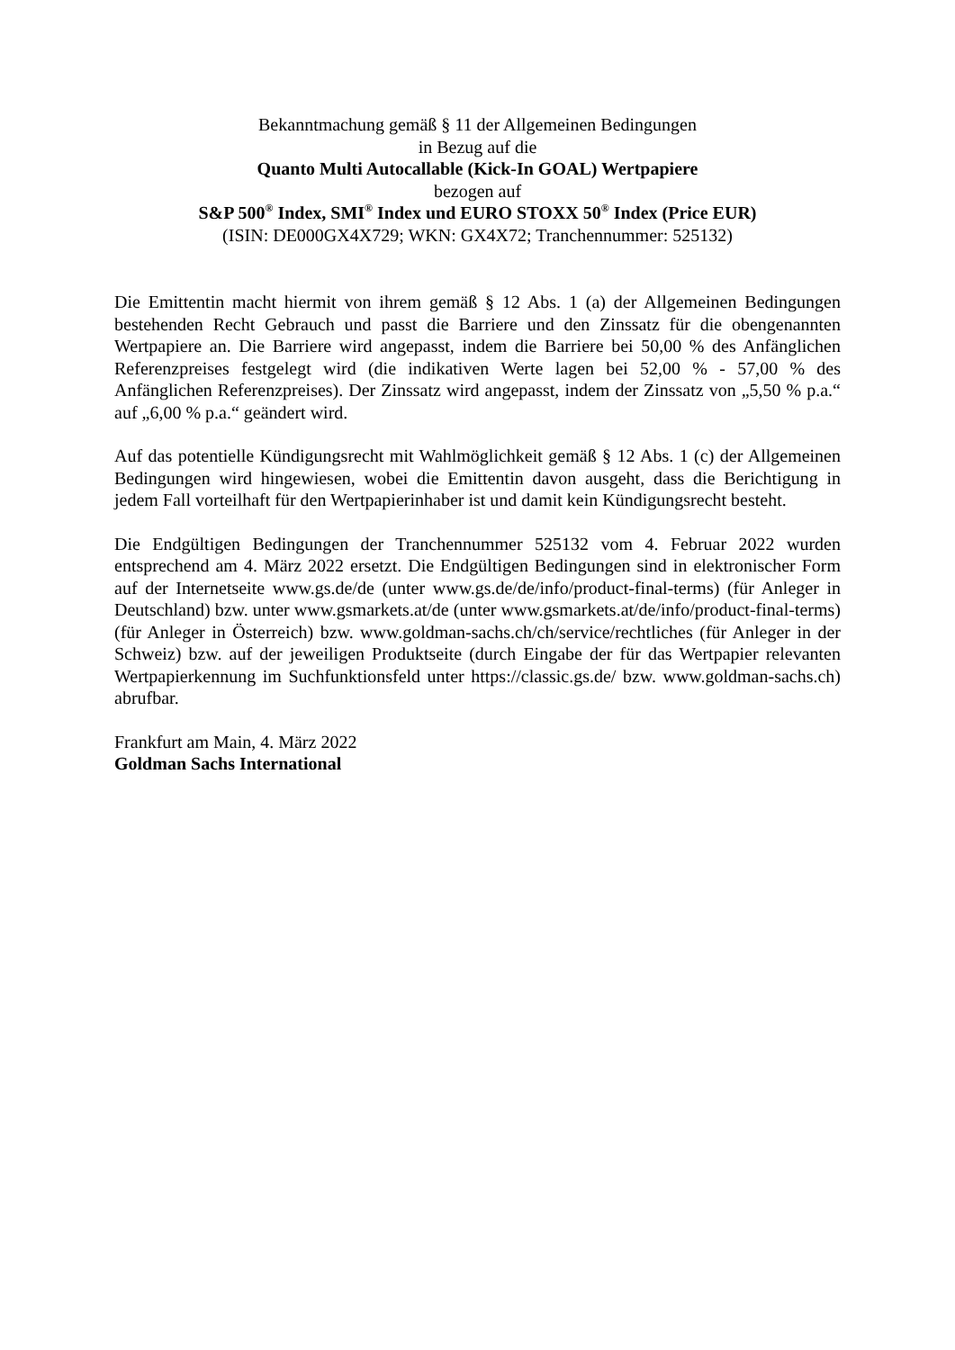Bekanntmachung gemäß § 11 der Allgemeinen Bedingungen
in Bezug auf die
Quanto Multi Autocallable (Kick-In GOAL) Wertpapiere
bezogen auf
S&P 500<sup>®</sup> Index, SMI<sup>®</sup> Index und EURO STOXX 50<sup>®</sup> Index (Price EUR)
(ISIN: DE000GX4X729; WKN: GX4X72; Tranchennummer: 525132)
Die Emittentin macht hiermit von ihrem gemäß § 12 Abs. 1 (a) der Allgemeinen Bedingungen bestehenden Recht Gebrauch und passt die Barriere und den Zinssatz für die obengenannten Wertpapiere an. Die Barriere wird angepasst, indem die Barriere bei 50,00 % des Anfänglichen Referenzpreises festgelegt wird (die indikativen Werte lagen bei 52,00 % - 57,00 % des Anfänglichen Referenzpreises). Der Zinssatz wird angepasst, indem der Zinssatz von „5,50 % p.a.“ auf „6,00 % p.a.“ geändert wird.
Auf das potentielle Kündigungsrecht mit Wahlmöglichkeit gemäß § 12 Abs. 1 (c) der Allgemeinen Bedingungen wird hingewiesen, wobei die Emittentin davon ausgeht, dass die Berichtigung in jedem Fall vorteilhaft für den Wertpapierinhaber ist und damit kein Kündigungsrecht besteht.
Die Endgültigen Bedingungen der Tranchennummer 525132 vom 4. Februar 2022 wurden entsprechend am 4. März 2022 ersetzt. Die Endgültigen Bedingungen sind in elektronischer Form auf der Internetseite www.gs.de/de (unter www.gs.de/de/info/product-final-terms) (für Anleger in Deutschland) bzw. unter www.gsmarkets.at/de (unter www.gsmarkets.at/de/info/product-final-terms) (für Anleger in Österreich) bzw. www.goldman-sachs.ch/ch/service/rechtliches (für Anleger in der Schweiz) bzw. auf der jeweiligen Produktseite (durch Eingabe der für das Wertpapier relevanten Wertpapierkennung im Suchfunktionsfeld unter https://classic.gs.de/ bzw. www.goldman-sachs.ch) abrufbar.
Frankfurt am Main, 4. März 2022
Goldman Sachs International